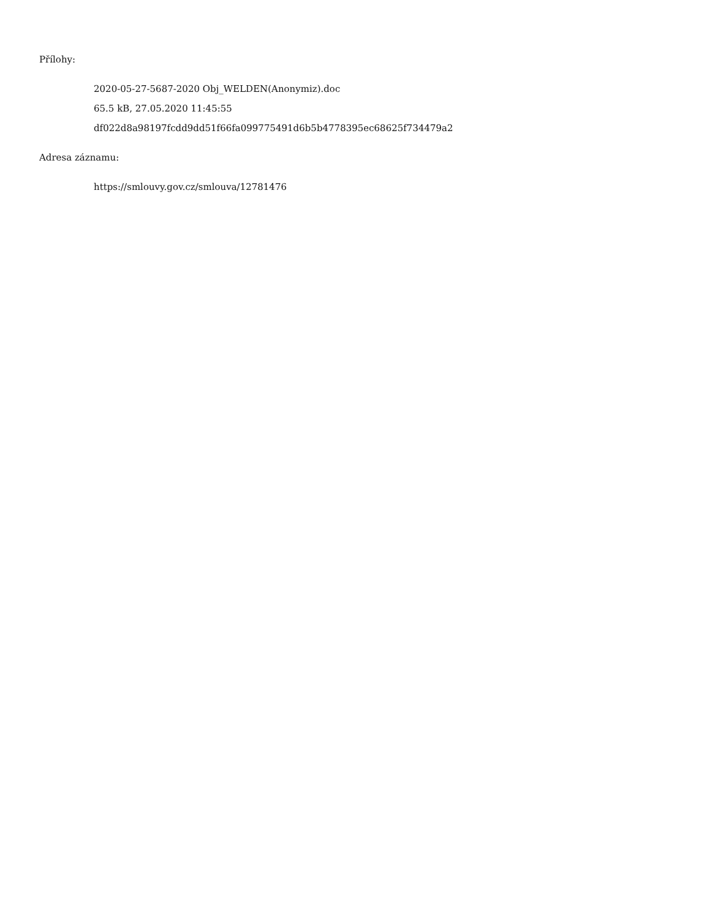Přílohy:
2020-05-27-5687-2020 Obj_WELDEN(Anonymiz).doc
65.5 kB, 27.05.2020 11:45:55
df022d8a98197fcdd9dd51f66fa099775491d6b5b4778395ec68625f734479a2
Adresa záznamu:
https://smlouvy.gov.cz/smlouva/12781476